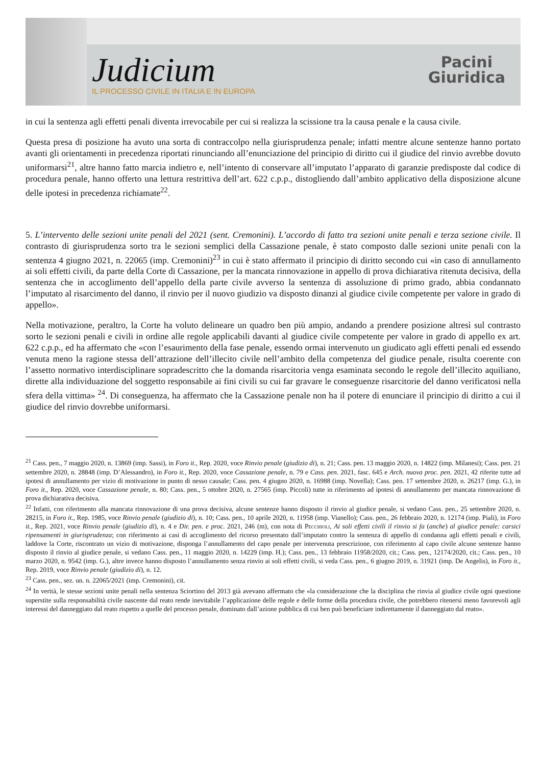Judicium
IL PROCESSO CIVILE IN ITALIA E IN EUROPA
Pacini
Giuridica
in cui la sentenza agli effetti penali diventa irrevocabile per cui si realizza la scissione tra la causa penale e la causa civile.
Questa presa di posizione ha avuto una sorta di contraccolpo nella giurisprudenza penale; infatti mentre alcune sentenze hanno portato avanti gli orientamenti in precedenza riportati rinunciando all’enunciazione del principio di diritto cui il giudice del rinvio avrebbe dovuto uniformarsi<sup>21</sup>, altre hanno fatto marcia indietro e, nell’intento di conservare all’imputato l’apparato di garanzie predisposte dal codice di procedura penale, hanno offerto una lettura restrittiva dell’art. 622 c.p.p., distogliendo dall’ambito applicativo della disposizione alcune delle ipotesi in precedenza richiamate<sup>22</sup>.
5. L’intervento delle sezioni unite penali del 2021 (sent. Cremonini). L’accordo di fatto tra sezioni unite penali e terza sezione civile. Il contrasto di giurisprudenza sorto tra le sezioni semplici della Cassazione penale, è stato composto dalle sezioni unite penali con la sentenza 4 giugno 2021, n. 22065 (imp. Cremonini)<sup>23</sup> in cui è stato affermato il principio di diritto secondo cui «in caso di annullamento ai soli effetti civili, da parte della Corte di Cassazione, per la mancata rinnovazione in appello di prova dichiarativa ritenuta decisiva, della sentenza che in accoglimento dell’appello della parte civile avverso la sentenza di assoluzione di primo grado, abbia condannato l’imputato al risarcimento del danno, il rinvio per il nuovo giudizio va disposto dinanzi al giudice civile competente per valore in grado di appello».
Nella motivazione, peraltro, la Corte ha voluto delineare un quadro ben più ampio, andando a prendere posizione altresì sul contrasto sorto le sezioni penali e civili in ordine alle regole applicabili davanti al giudice civile competente per valore in grado di appello ex art. 622 c.p.p., ed ha affermato che «con l’esaurimento della fase penale, essendo ormai intervenuto un giudicato agli effetti penali ed essendo venuta meno la ragione stessa dell’attrazione dell’illecito civile nell’ambito della competenza del giudice penale, risulta coerente con l’assetto normativo interdisciplinare sopradescritto che la domanda risarcitoria venga esaminata secondo le regole dell’illecito aquiliano, dirette alla individuazione del soggetto responsabile ai fini civili su cui far gravare le conseguenze risarcitorie del danno verificatosi nella sfera della vittima» <sup>24</sup>. Di conseguenza, ha affermato che la Cassazione penale non ha il potere di enunciare il principio di diritto a cui il giudice del rinvio dovrebbe uniformarsi.
<sup>21</sup> Cass. pen., 7 maggio 2020, n. 13869 (imp. Sassi), in Foro it., Rep. 2020, voce Rinvio penale (giudizio di), n. 21; Cass. pen. 13 maggio 2020, n. 14822 (imp. Milanesi); Cass. pen. 21 settembre 2020, n. 28848 (imp. D’Alessandro), in Foro it., Rep. 2020, voce Cassazione penale, n. 79 e Cass. pen. 2021, fasc. 645 e Arch. nuova proc. pen. 2021, 42 riferite tutte ad ipotesi di annullamento per vizio di motivazione in punto di nesso causale; Cass. pen. 4 giugno 2020, n. 16988 (imp. Novella); Cass. pen. 17 settembre 2020, n. 26217 (imp. G.), in Foro it., Rep. 2020, voce Cassazione penale, n. 80; Cass. pen., 5 ottobre 2020, n. 27565 (imp. Piccoli) tutte in riferimento ad ipotesi di annullamento per mancata rinnovazione di prova dichiarativa decisiva.
<sup>22</sup> Infatti, con riferimento alla mancata rinnovazione di una prova decisiva, alcune sentenze hanno disposto il rinvio al giudice penale, si vedano Cass. pen., 25 settembre 2020, n. 28215, in Foro it., Rep. 1985, voce Rinvio penale (giudizio di), n. 10; Cass. pen., 10 aprile 2020, n. 11958 (imp. Vianello); Cass. pen., 26 febbraio 2020, n. 12174 (imp. Piali), in Foro it., Rep. 2021, voce Rinvio penale (giudizio di), n. 4 e Dir. pen. e proc. 2021, 246 (m), con nota di Pecchioli, Ai soli effetti civili il rinvio si fa (anche) al giudice penale: carsici ripensamenti in giurisprudenza; con riferimento ai casi di accoglimento del ricorso presentato dall’imputato contro la sentenza di appello di condanna agli effetti penali e civili, laddove la Corte, riscontrato un vizio di motivazione, disponga l’annullamento del capo penale per intervenuta prescrizione, con riferimento al capo civile alcune sentenze hanno disposto il rinvio al giudice penale, si vedano Cass. pen., 11 maggio 2020, n. 14229 (imp. H.); Cass. pen., 13 febbraio 11958/2020, cit.; Cass. pen., 12174/2020, cit.; Cass. pen., 10 marzo 2020, n. 9542 (imp. G.), altre invece hanno disposto l’annullamento senza rinvio ai soli effetti civili, si veda Cass. pen., 6 giugno 2019, n. 31921 (imp. De Angelis), in Foro it., Rep. 2019, voce Rinvio penale (giudizio di), n. 12.
<sup>23</sup> Cass. pen., sez. un. n. 22065/2021 (imp. Cremonini), cit.
<sup>24</sup> In verità, le stesse sezioni unite penali nella sentenza Sciortino del 2013 già avevano affermato che «la considerazione che la disciplina che rinvia al giudice civile ogni questione superstite sulla responsabilità civile nascente dal reato rende inevitabile l’applicazione delle regole e delle forme della procedura civile, che potrebbero ritenersi meno favorevoli agli interessi del danneggiato dal reato rispetto a quelle del processo penale, dominato dall’azione pubblica di cui ben può beneficiare indirettamente il danneggiato dal reato».